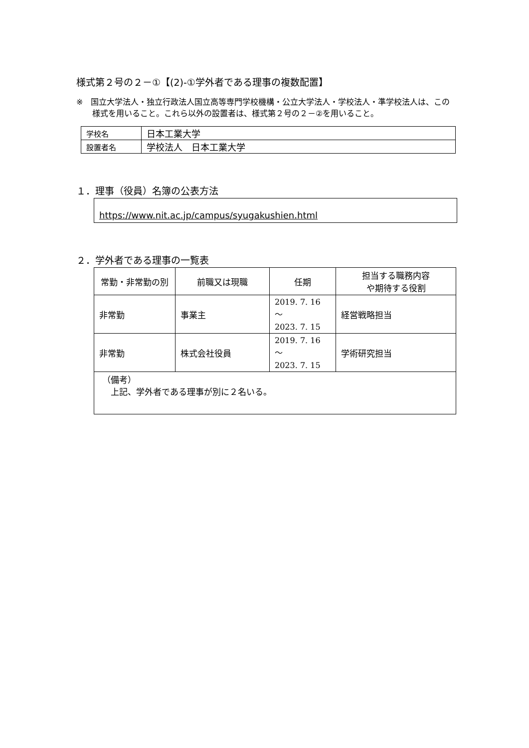様式第２号の２－①【(2)-①学外者である理事の複数配置】
※　国立大学法人・独立行政法人国立高等専門学校機構・公立大学法人・学校法人・準学校法人は、この様式を用いること。これら以外の設置者は、様式第２号の２－②を用いること。
| 学校名 | 日本工業大学 |
| 設置者名 | 学校法人 日本工業大学 |
１．理事（役員）名簿の公表方法
https://www.nit.ac.jp/campus/syugakushien.html
２．学外者である理事の一覧表
| 常勤・非常勤の別 | 前職又は現職 | 任期 | 担当する職務内容 や期待する役割 |
| --- | --- | --- | --- |
| 非常勤 | 事業主 | 2019. 7. 16 ～ 2023. 7. 15 | 経営戦略担当 |
| 非常勤 | 株式会社役員 | 2019. 7. 16 ～ 2023. 7. 15 | 学術研究担当 |
| （備考） 上記、学外者である理事が別に２名いる。 | | | |